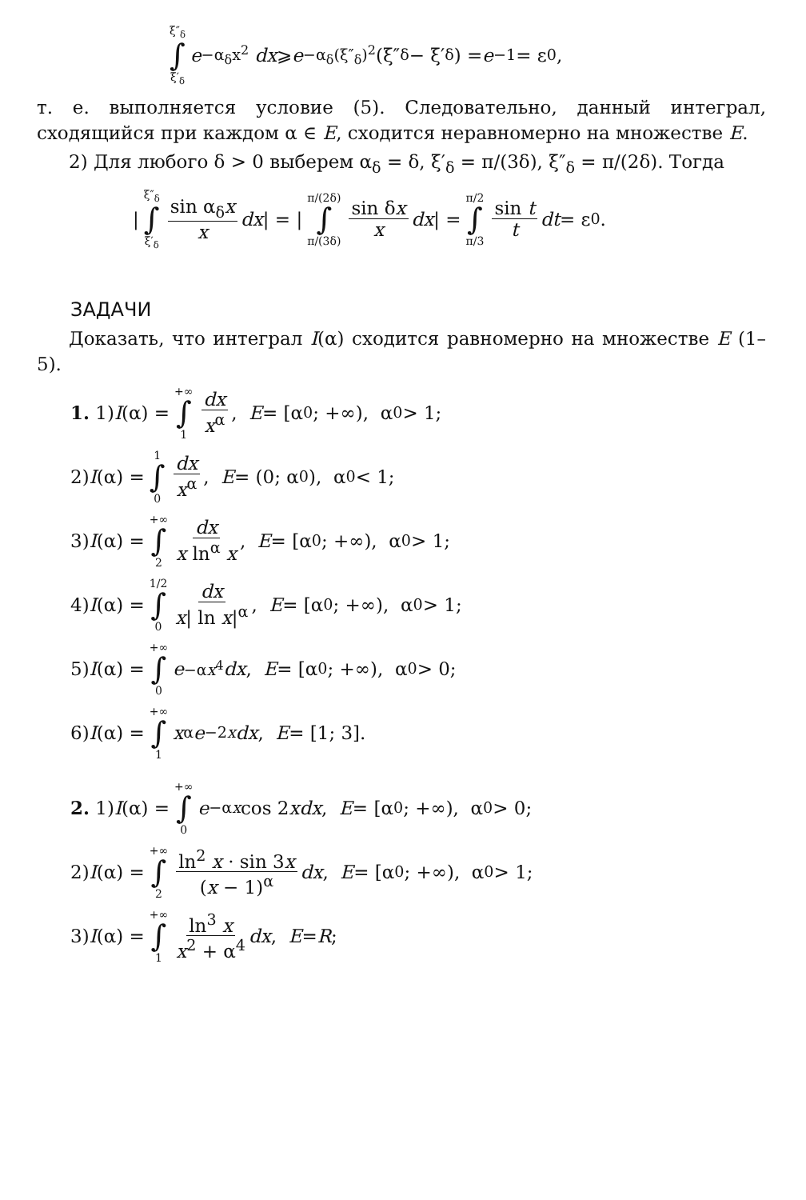ξ″<sub>δ</sub> ∫ ξ′<sub>δ</sub> e<sup>−α<sub>δ</sub>x<sup>2</sup></sup> dx ⩾ e<sup>−α<sub>δ</sub>(ξ″<sub>δ</sub>)<sup>2</sup></sup>(ξ″<sub>δ</sub> − ξ′<sub>δ</sub>) = e<sup>−1</sup> = ε<sub>0</sub>,
т. е. выполняется условие (5). Следовательно, данный интеграл, сходящийся при каждом α ∈ E, сходится неравномерно на множестве E.
2) Для любого δ > 0 выберем α<sub>δ</sub> = δ, ξ′<sub>δ</sub> = π/(3δ), ξ″<sub>δ</sub> = π/(2δ). Тогда
| ξ″<sub>δ</sub> ∫ ξ′<sub>δ</sub> sin α<sub>δ</sub>x x dx | = | π/(2δ) ∫ π/(3δ) sin δx x dx | = π/2 ∫ π/3 sin t t dt = ε<sub>0</sub>.
ЗАДАЧИ
Доказать, что интеграл I(α) сходится равномерно на множестве E (1–5).
1. 1) I (α) = +∞ ∫ 1 dx x<sup>α</sup>, E = [α<sub>0</sub>; +∞), α<sub>0</sub> > 1;
2) I (α) = 1 ∫ 0 dx x<sup>α</sup>, E = (0; α<sub>0</sub>), α<sub>0</sub> < 1;
3) I (α) = +∞ ∫ 2 dx x ln<sup>α</sup> x, E = [α<sub>0</sub>; +∞), α<sub>0</sub> > 1;
4) I (α) = 1/2 ∫ 0 dx x| ln x|<sup>α</sup>, E = [α<sub>0</sub>; +∞), α<sub>0</sub> > 1;
5) I (α) = +∞ ∫ 0 e<sup>−αx<sup>4</sup></sup> dx, E = [α<sub>0</sub>; +∞), α<sub>0</sub> > 0;
6) I (α) = +∞ ∫ 1 x<sup>α</sup> e<sup>−2x</sup> dx, E = [1; 3].
2. 1) I (α) = +∞ ∫ 0 e<sup>−αx</sup> cos 2 x dx, E = [α<sub>0</sub>; +∞), α<sub>0</sub> > 0;
2) I (α) = +∞ ∫ 2 ln<sup>2</sup> x · sin 3x (x − 1)<sup>α</sup> dx, E = [α<sub>0</sub>; +∞), α<sub>0</sub> > 1;
3) I (α) = +∞ ∫ 1 ln<sup>3</sup> x x<sup>2</sup> + α<sup>4</sup> dx, E = R;